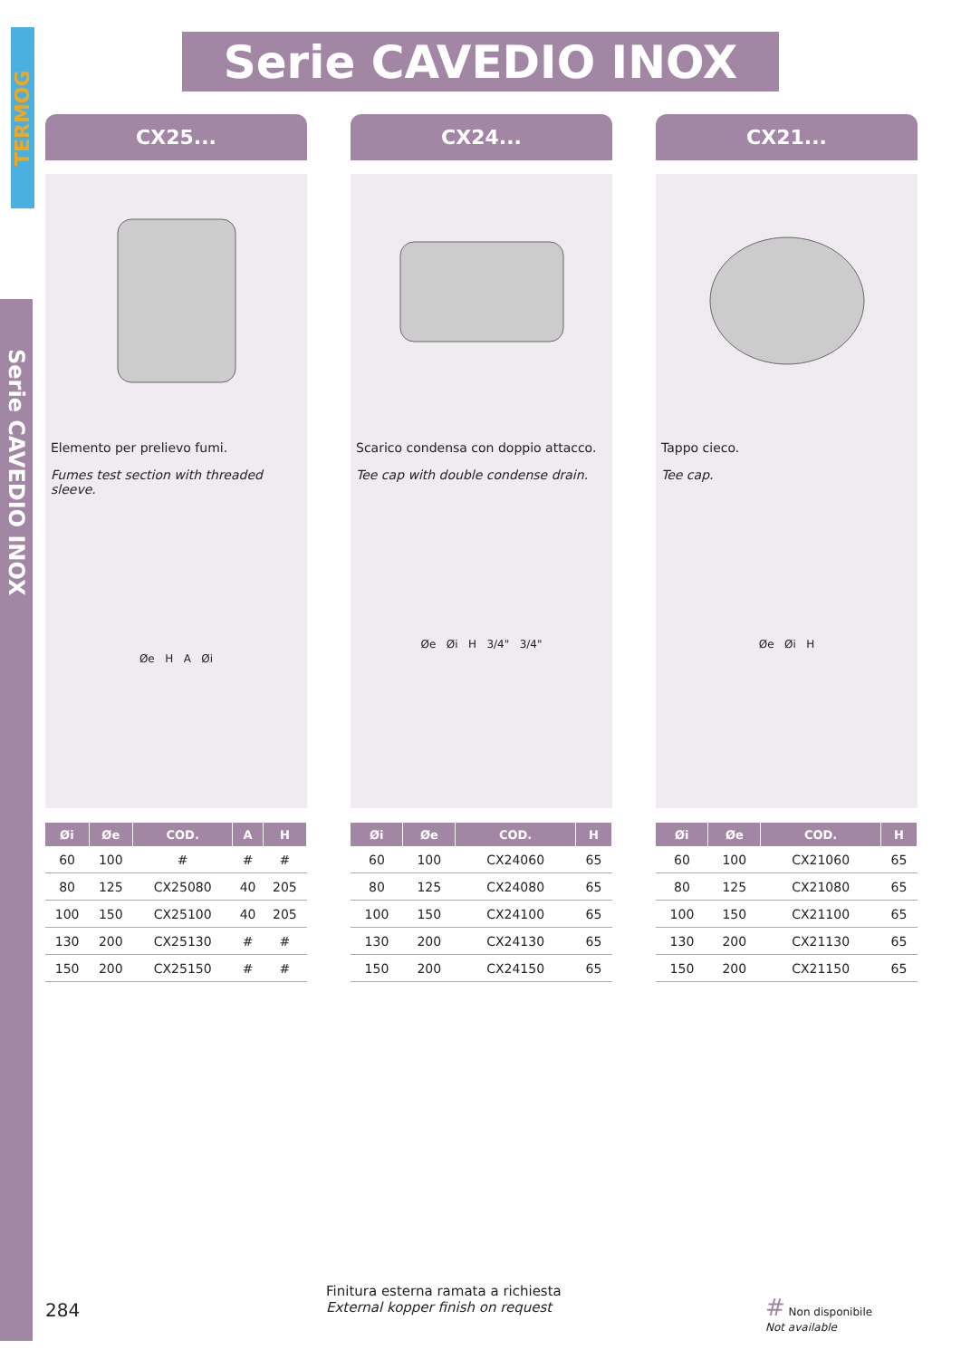TERMOG
Serie CAVEDIO INOX
Serie CAVEDIO INOX
CX25...
Elemento per prelievo fumi.
Fumes test section with threaded sleeve.
Øe H A Øi
| Øi | Øe | COD. | A | H |
| --- | --- | --- | --- | --- |
| 60 | 100 | # | # | # |
| 80 | 125 | CX25080 | 40 | 205 |
| 100 | 150 | CX25100 | 40 | 205 |
| 130 | 200 | CX25130 | # | # |
| 150 | 200 | CX25150 | # | # |
CX24...
Scarico condensa con doppio attacco.
Tee cap with double condense drain.
Øe Øi H 3/4" 3/4"
| Øi | Øe | COD. | H |
| --- | --- | --- | --- |
| 60 | 100 | CX24060 | 65 |
| 80 | 125 | CX24080 | 65 |
| 100 | 150 | CX24100 | 65 |
| 130 | 200 | CX24130 | 65 |
| 150 | 200 | CX24150 | 65 |
CX21...
Tappo cieco.
Tee cap.
Øe Øi H
| Øi | Øe | COD. | H |
| --- | --- | --- | --- |
| 60 | 100 | CX21060 | 65 |
| 80 | 125 | CX21080 | 65 |
| 100 | 150 | CX21100 | 65 |
| 130 | 200 | CX21130 | 65 |
| 150 | 200 | CX21150 | 65 |
284
Finitura esterna ramata a richiesta
External kopper finish on request
# Non disponibile
Not available